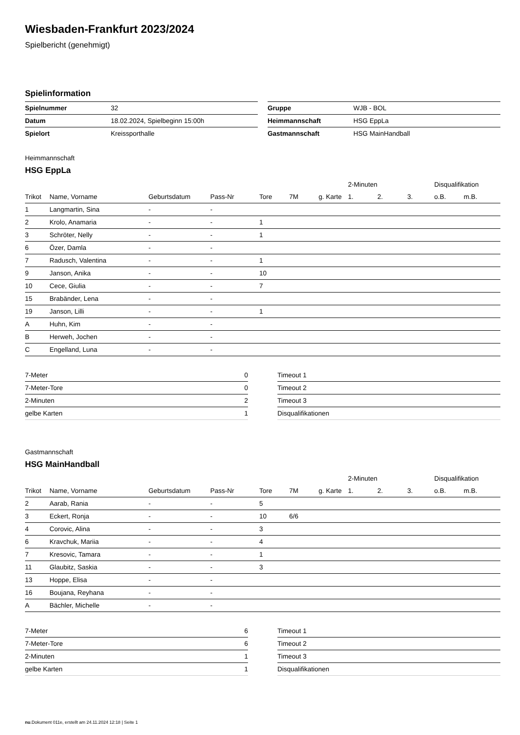Wiesbaden-Frankfurt 2023/2024
Spielbericht (genehmigt)
Spielinformation
| Spielnummer | 32 |
| Datum | 18.02.2024, Spielbeginn 15:00h |
| Spielort | Kreissporthalle |
| Gruppe | WJB - BOL |
| Heimmannschaft | HSG EppLa |
| Gastmannschaft | HSG MainHandball |
Heimmannschaft
HSG EppLa
| | | | | | | | 2-Minuten | | | Disqualifikation | |
| --- | --- | --- | --- | --- | --- | --- | --- | --- | --- | --- | --- |
| Trikot | Name, Vorname | Geburtsdatum | Pass-Nr | Tore | 7M | g. Karte | 1. | 2. | 3. | o.B. | m.B. |
| 1 | Langmartin, Sina | - | - | | | | | | | | |
| 2 | Krolo, Anamaria | - | - | 1 | | | | | | | |
| 3 | Schröter, Nelly | - | - | 1 | | | | | | | |
| 6 | Özer, Damla | - | - | | | | | | | | |
| 7 | Radusch, Valentina | - | - | 1 | | | | | | | |
| 9 | Janson, Anika | - | - | 10 | | | | | | | |
| 10 | Cece, Giulia | - | - | 7 | | | | | | | |
| 15 | Brabänder, Lena | - | - | | | | | | | | |
| 19 | Janson, Lilli | - | - | 1 | | | | | | | |
| A | Huhn, Kim | - | - | | | | | | | | |
| B | Herweh, Jochen | - | - | | | | | | | | |
| C | Engelland, Luna | - | - | | | | | | | | |
| 7-Meter | 0 |
| 7-Meter-Tore | 0 |
| 2-Minuten | 2 |
| gelbe Karten | 1 |
| Timeout 1 |
| Timeout 2 |
| Timeout 3 |
| Disqualifikationen |
Gastmannschaft
HSG MainHandball
| | | | | | | | 2-Minuten | | | Disqualifikation | |
| --- | --- | --- | --- | --- | --- | --- | --- | --- | --- | --- | --- |
| Trikot | Name, Vorname | Geburtsdatum | Pass-Nr | Tore | 7M | g. Karte | 1. | 2. | 3. | o.B. | m.B. |
| 2 | Aarab, Rania | - | - | 5 | | | | | | | |
| 3 | Eckert, Ronja | - | - | 10 | 6/6 | | | | | | |
| 4 | Corovic, Alina | - | - | 3 | | | | | | | |
| 6 | Kravchuk, Mariia | - | - | 4 | | | | | | | |
| 7 | Kresovic, Tamara | - | - | 1 | | | | | | | |
| 11 | Glaubitz, Saskia | - | - | 3 | | | | | | | |
| 13 | Hoppe, Elisa | - | - | | | | | | | | |
| 16 | Boujana, Reyhana | - | - | | | | | | | | |
| A | Bächler, Michelle | - | - | | | | | | | | |
| 7-Meter | 6 |
| 7-Meter-Tore | 6 |
| 2-Minuten | 1 |
| gelbe Karten | 1 |
| Timeout 1 |
| Timeout 2 |
| Timeout 3 |
| Disqualifikationen |
nu.Dokument 011e, erstellt am 24.11.2024 12:18 | Seite 1